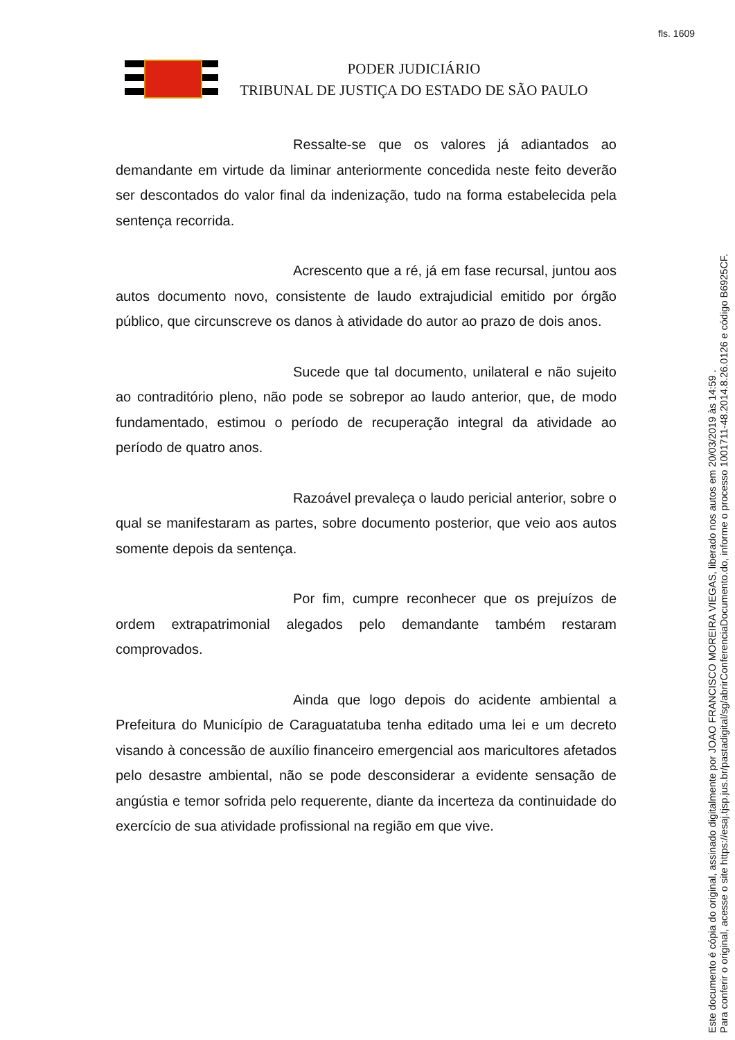fls. 1609
PODER JUDICIÁRIO
TRIBUNAL DE JUSTIÇA DO ESTADO DE SÃO PAULO
Ressalte-se que os valores já adiantados ao demandante em virtude da liminar anteriormente concedida neste feito deverão ser descontados do valor final da indenização, tudo na forma estabelecida pela sentença recorrida.
Acrescento que a ré, já em fase recursal, juntou aos autos documento novo, consistente de laudo extrajudicial emitido por órgão público, que circunscreve os danos à atividade do autor ao prazo de dois anos.
Sucede que tal documento, unilateral e não sujeito ao contraditório pleno, não pode se sobrepor ao laudo anterior, que, de modo fundamentado, estimou o período de recuperação integral da atividade ao período de quatro anos.
Razoável prevaleça o laudo pericial anterior, sobre o qual se manifestaram as partes, sobre documento posterior, que veio aos autos somente depois da sentença.
Por fim, cumpre reconhecer que os prejuízos de ordem extrapatrimonial alegados pelo demandante também restaram comprovados.
Ainda que logo depois do acidente ambiental a Prefeitura do Município de Caraguatatuba tenha editado uma lei e um decreto visando à concessão de auxílio financeiro emergencial aos maricultores afetados pelo desastre ambiental, não se pode desconsiderar a evidente sensação de angústia e temor sofrida pelo requerente, diante da incerteza da continuidade do exercício de sua atividade profissional na região em que vive.
Este documento é cópia do original, assinado digitalmente por JOAO FRANCISCO MOREIRA VIEGAS, liberado nos autos em 20/03/2019 às 14:59 .
Para conferir o original, acesse o site https://esaj.tjsp.jus.br/pastadigital/sg/abrirConferenciaDocumento.do, informe o processo 1001711-48.2014.8.26.0126 e código B6925CF.